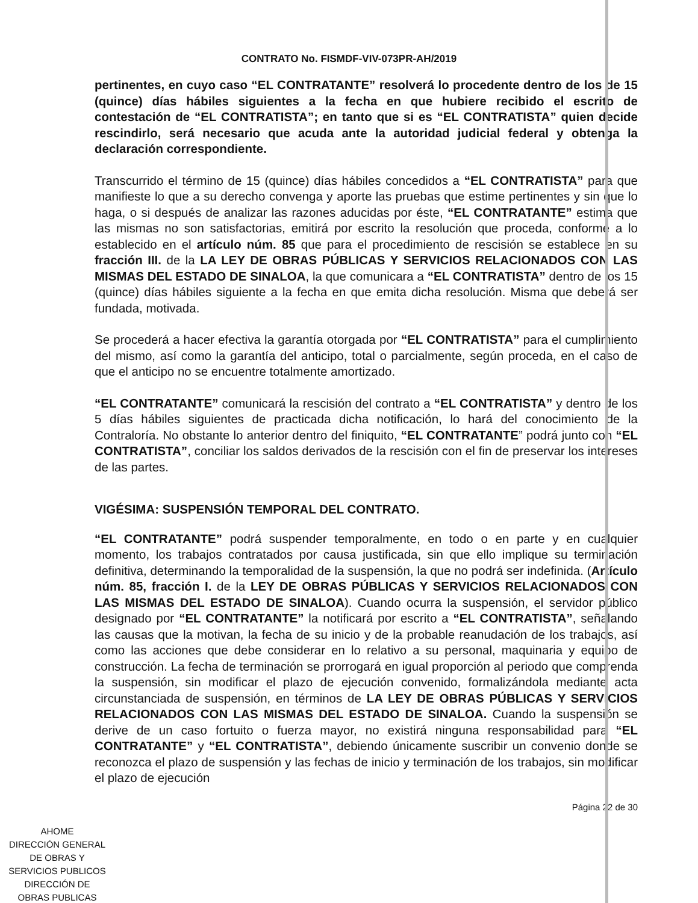CONTRATO No. FISMDF-VIV-073PR-AH/2019
pertinentes, en cuyo caso “EL CONTRATANTE” resolverá lo procedente dentro de los de 15 (quince) días hábiles siguientes a la fecha en que hubiere recibido el escrito de contestación de “EL CONTRATISTA”; en tanto que si es “EL CONTRATISTA” quien decide rescindirlo, será necesario que acuda ante la autoridad judicial federal y obtenga la declaración correspondiente.
Transcurrido el término de 15 (quince) días hábiles concedidos a “EL CONTRATISTA” para que manifieste lo que a su derecho convenga y aporte las pruebas que estime pertinentes y sin que lo haga, o si después de analizar las razones aducidas por éste, “EL CONTRATANTE” estima que las mismas no son satisfactorias, emitirá por escrito la resolución que proceda, conforme a lo establecido en el artículo núm. 85 que para el procedimiento de rescisión se establece en su fracción III. de la LA LEY DE OBRAS PÚBLICAS Y SERVICIOS RELACIONADOS CON LAS MISMAS DEL ESTADO DE SINALOA, la que comunicara a “EL CONTRATISTA” dentro de los 15 (quince) días hábiles siguiente a la fecha en que emita dicha resolución. Misma que deberá ser fundada, motivada.
Se procederá a hacer efectiva la garantía otorgada por “EL CONTRATISTA” para el cumplimiento del mismo, así como la garantía del anticipo, total o parcialmente, según proceda, en el caso de que el anticipo no se encuentre totalmente amortizado.
“EL CONTRATANTE” comunicará la rescisión del contrato a “EL CONTRATISTA” y dentro de los 5 días hábiles siguientes de practicada dicha notificación, lo hará del conocimiento de la Contraloría. No obstante lo anterior dentro del finiquito, “EL CONTRATANTE” podrá junto con “EL CONTRATISTA”, conciliar los saldos derivados de la rescisión con el fin de preservar los intereses de las partes.
VIGÉSIMA: SUSPENSIÓN TEMPORAL DEL CONTRATO.
“EL CONTRATANTE” podrá suspender temporalmente, en todo o en parte y en cualquier momento, los trabajos contratados por causa justificada, sin que ello implique su terminación definitiva, determinando la temporalidad de la suspensión, la que no podrá ser indefinida. (Artículo núm. 85, fracción I. de la LEY DE OBRAS PÚBLICAS Y SERVICIOS RELACIONADOS CON LAS MISMAS DEL ESTADO DE SINALOA). Cuando ocurra la suspensión, el servidor público designado por “EL CONTRATANTE” la notificará por escrito a “EL CONTRATISTA”, señalando las causas que la motivan, la fecha de su inicio y de la probable reanudación de los trabajos, así como las acciones que debe considerar en lo relativo a su personal, maquinaria y equipo de construcción. La fecha de terminación se prorrogará en igual proporción al periodo que comprenda la suspensión, sin modificar el plazo de ejecución convenido, formalizándola mediante acta circunstanciada de suspensión, en términos de LA LEY DE OBRAS PÚBLICAS Y SERVICIOS RELACIONADOS CON LAS MISMAS DEL ESTADO DE SINALOA. Cuando la suspensión se derive de un caso fortuito o fuerza mayor, no existirá ninguna responsabilidad para “EL CONTRATANTE” y “EL CONTRATISTA”, debiendo únicamente suscribir un convenio donde se reconozca el plazo de suspensión y las fechas de inicio y terminación de los trabajos, sin modificar el plazo de ejecución
Página 22 de 30
AHOME
DIRECCIÓN GENERAL
DE OBRAS Y
SERVICIOS PUBLICOS
DIRECCIÓN DE
OBRAS PUBLICAS